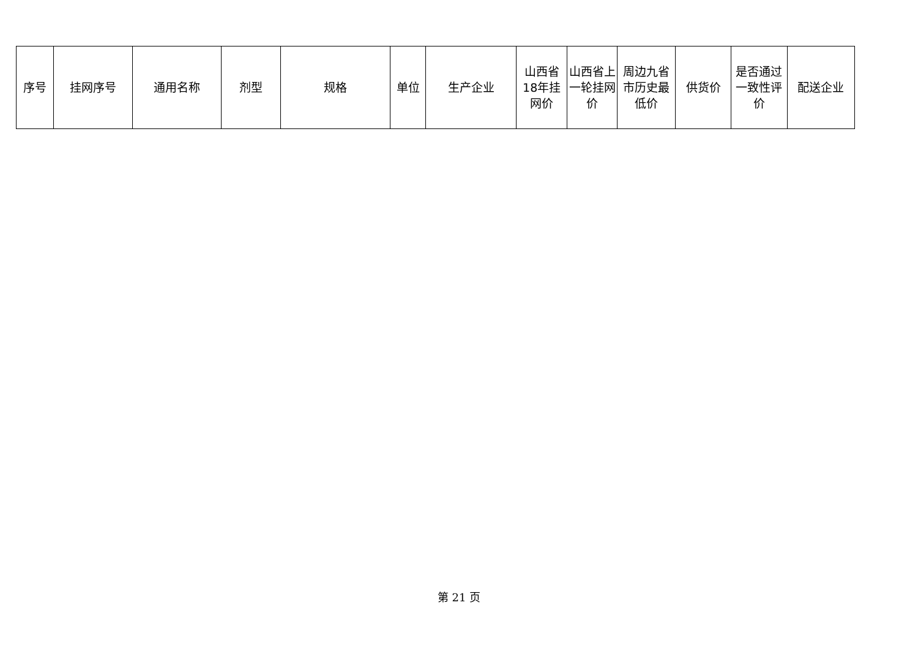| 序号 | 挂网序号 | 通用名称 | 剂型 | 规格 | 单位 | 生产企业 | 山西省18年挂网价 | 山西省上一轮挂网价 | 周边九省市历史最低价 | 供货价 | 是否通过一致性评价 | 配送企业 |
| --- | --- | --- | --- | --- | --- | --- | --- | --- | --- | --- | --- | --- |
第 21 页